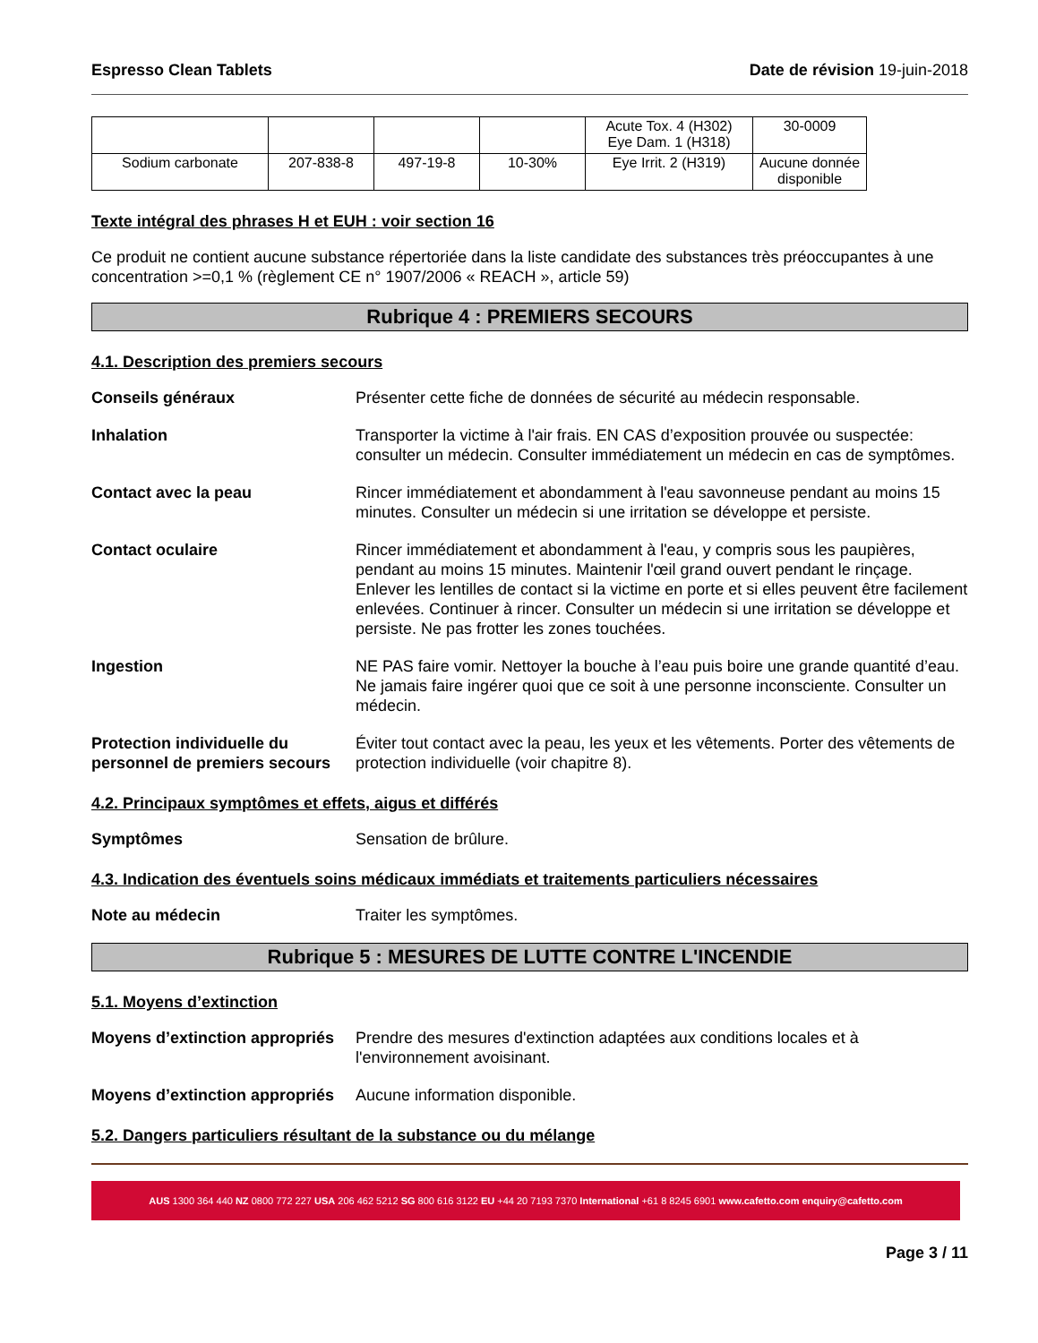Espresso Clean Tablets Date de révision 19-juin-2018
| | | | | Acute Tox. 4 (H302) Eye Dam. 1 (H318) | 30-0009 |
| Sodium carbonate | 207-838-8 | 497-19-8 | 10-30% | Eye Irrit. 2 (H319) | Aucune donnée disponible |
Texte intégral des phrases H et EUH : voir section 16
Ce produit ne contient aucune substance répertoriée dans la liste candidate des substances très préoccupantes à une concentration >=0,1 % (règlement CE n° 1907/2006 « REACH », article 59)
Rubrique 4 : PREMIERS SECOURS
4.1. Description des premiers secours
Conseils généraux Présenter cette fiche de données de sécurité au médecin responsable.
Inhalation Transporter la victime à l'air frais. EN CAS d’exposition prouvée ou suspectée: consulter un médecin. Consulter immédiatement un médecin en cas de symptômes.
Contact avec la peau Rincer immédiatement et abondamment à l'eau savonneuse pendant au moins 15 minutes. Consulter un médecin si une irritation se développe et persiste.
Contact oculaire Rincer immédiatement et abondamment à l'eau, y compris sous les paupières, pendant au moins 15 minutes. Maintenir l'œil grand ouvert pendant le rinçage. Enlever les lentilles de contact si la victime en porte et si elles peuvent être facilement enlevées. Continuer à rincer. Consulter un médecin si une irritation se développe et persiste. Ne pas frotter les zones touchées.
Ingestion NE PAS faire vomir. Nettoyer la bouche à l’eau puis boire une grande quantité d’eau. Ne jamais faire ingérer quoi que ce soit à une personne inconsciente. Consulter un médecin.
Protection individuelle du personnel de premiers secours Éviter tout contact avec la peau, les yeux et les vêtements. Porter des vêtements de protection individuelle (voir chapitre 8).
4.2. Principaux symptômes et effets, aigus et différés
Symptômes Sensation de brûlure.
4.3. Indication des éventuels soins médicaux immédiats et traitements particuliers nécessaires
Note au médecin Traiter les symptômes.
Rubrique 5 : MESURES DE LUTTE CONTRE L'INCENDIE
5.1. Moyens d’extinction
Moyens d’extinction appropriés Prendre des mesures d'extinction adaptées aux conditions locales et à l'environnement avoisinant.
Moyens d’extinction appropriés Aucune information disponible.
5.2. Dangers particuliers résultant de la substance ou du mélange
AUS 1300 364 440 NZ 0800 772 227 USA 206 462 5212 SG 800 616 3122 EU +44 20 7193 7370 International +61 8 8245 6901 www.cafetto.com enquiry@cafetto.com
Page 3 / 11